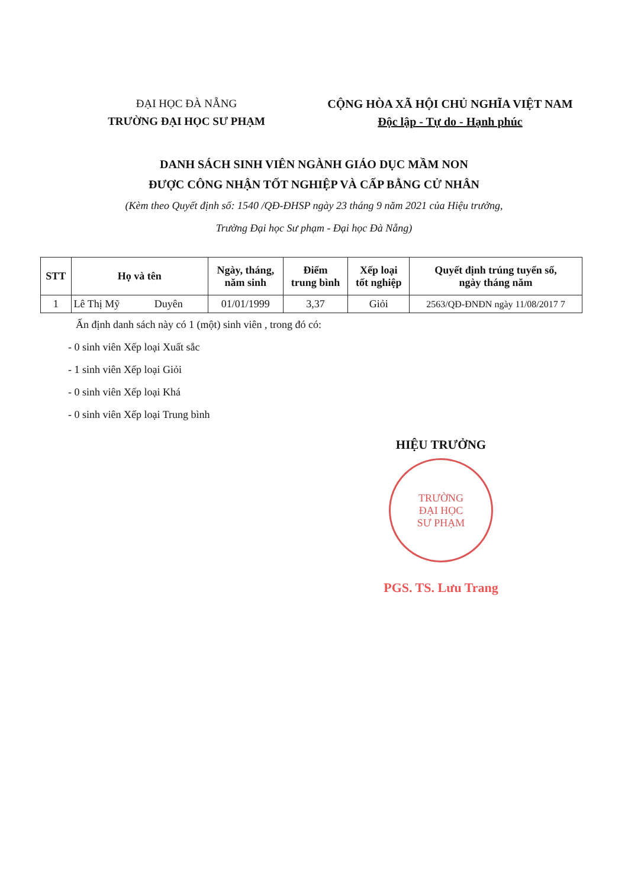ĐẠI HỌC ĐÀ NẴNG
TRƯỜNG ĐẠI HỌC SƯ PHẠM
CỘNG HÒA XÃ HỘI CHỦ NGHĨA VIỆT NAM
Độc lập - Tự do - Hạnh phúc
DANH SÁCH SINH VIÊN NGÀNH GIÁO DỤC MẦM NON
ĐƯỢC CÔNG NHẬN TỐT NGHIỆP VÀ CẤP BẰNG CỬ NHÂN
(Kèm theo Quyết định số: 1540 /QĐ-ĐHSP ngày 23 tháng 9 năm 2021 của Hiệu trưởng,
Trường Đại học Sư phạm - Đại học Đà Nẵng)
| STT | Họ và tên | Ngày, tháng, năm sinh | Điểm trung bình | Xếp loại tốt nghiệp | Quyết định trúng tuyển số, ngày tháng năm |
| --- | --- | --- | --- | --- | --- |
| 1 | Lê Thị Mỹ Duyên | 01/01/1999 | 3,37 | Giỏi | 2563/QĐ-ĐNĐN ngày 11/08/2017 7 |
Ấn định danh sách này có 1 (một) sinh viên , trong đó có:
- 0 sinh viên Xếp loại Xuất sắc
- 1 sinh viên Xếp loại Giỏi
- 0 sinh viên Xếp loại Khá
- 0 sinh viên Xếp loại Trung bình
HIỆU TRƯỞNG
TRƯỜNG
ĐẠI HỌC
SƯ PHẠM
PGS. TS. Lưu Trang